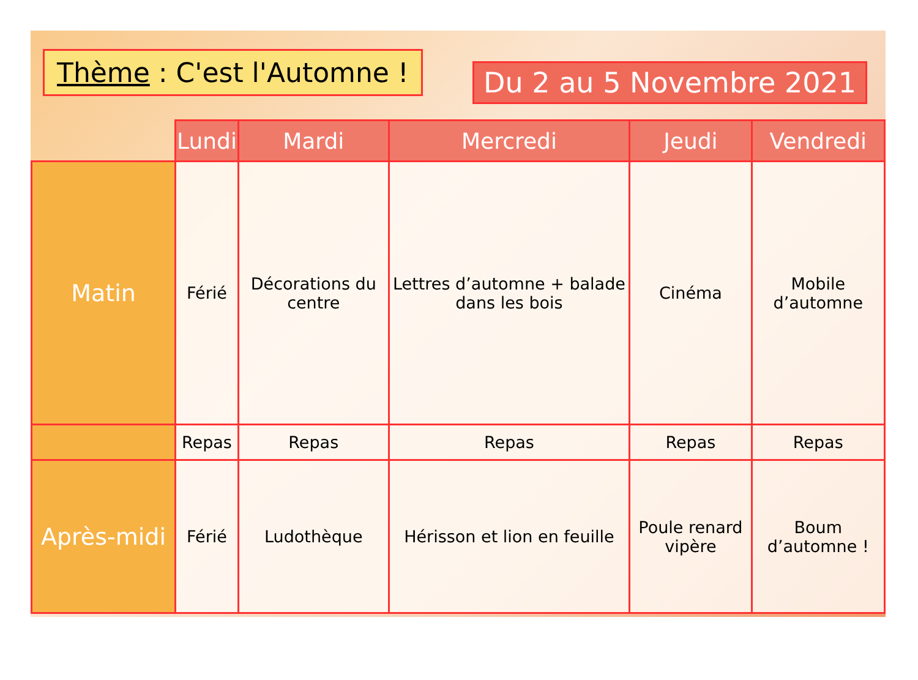Thème : C'est l'Automne !
Du 2 au 5 Novembre 2021
| | Lundi | Mardi | Mercredi | Jeudi | Vendredi |
| --- | --- | --- | --- | --- | --- |
| Matin | Férié | Décorations du centre | Lettres d’automne + balade dans les bois | Cinéma | Mobile d’automne |
| | Repas | Repas | Repas | Repas | Repas |
| Après-midi | Férié | Ludothèque | Hérisson et lion en feuille | Poule renard vipère | Boum d’automne ! |